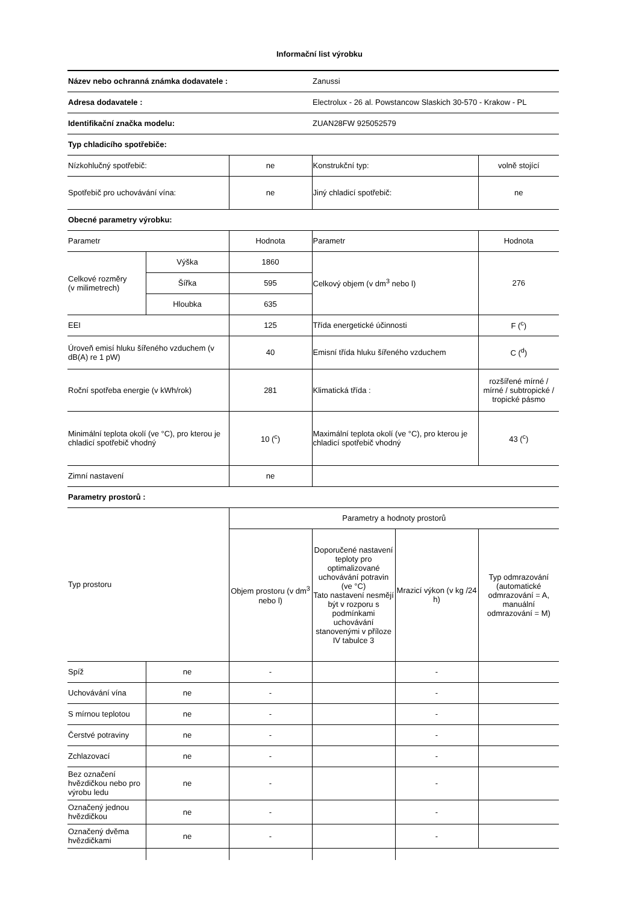Informační list výrobku
| Název nebo ochranná známka dodavatele : | | | | Zanussi | |
| Adresa dodavatele : | | | Electrolux - 26 al. Powstancow Slaskich 30-570 - Krakow - PL | | |
| Identifikační značka modelu: | | | ZUAN28FW 925052579 | | |
| Typ chladicího spotřebiče: | | | | | |
| Nízkohlučný spotřebič: | | ne | Konstrukční typ: | | volně stojící |
| Spotřebič pro uchovávání vína: | | ne | Jiný chladicí spotřebič: | | ne |
| Obecné parametry výrobku: | | | | | |
| Parametr | | Hodnota | Parametr | | Hodnota |
| Celkové rozměry (v milimetrech) | Výška | 1860 | Celkový objem (v dm<sup>3</sup> nebo l) | | 276 |
| | Šířka | 595 | | | |
| | Hloubka | 635 | | | |
| EEI | | 125 | Třída energetické účinnosti | | F (<sup>c</sup>) |
| Úroveň emisí hluku šířeného vzduchem (v dB(A) re 1 pW) | | 40 | Emisní třída hluku šířeného vzduchem | | C (<sup>d</sup>) |
| Roční spotřeba energie (v kWh/rok) | | 281 | Klimatická třída : | | rozšířené mírné / mírné / subtropické / tropické pásmo |
| Minimální teplota okolí (ve °C), pro kterou je chladicí spotřebič vhodný | | 10 (<sup>c</sup>) | Maximální teplota okolí (ve °C), pro kterou je chladicí spotřebič vhodný | | 43 (<sup>c</sup>) |
| Zimní nastavení | | ne | | | |
| Parametry prostorů : | | | | | |
| Typ prostoru | | Parametry a hodnoty prostorů | | | |
| | | Objem prostoru (v dm<sup>3</sup> nebo l) | Doporučené nastavení teploty pro optimalizované uchovávání potravin (ve °C) Tato nastavení nesmějí být v rozporu s podmínkami uchovávání stanovenými v příloze IV tabulce 3 | Mrazicí výkon (v kg /24 h) | Typ odmrazování (automatické odmrazování = A, manuální odmrazování = M) |
| Spíž | ne | - | | - | |
| Uchovávání vína | ne | - | | - | |
| S mírnou teplotou | ne | - | | - | |
| Čerstvé potraviny | ne | - | | - | |
| Zchlazovací | ne | - | | - | |
| Bez označení hvězdičkou nebo pro výrobu ledu | ne | - | | - | |
| Označený jednou hvězdičkou | ne | - | | - | |
| Označený dvěma hvězdičkami | ne | - | | - | |